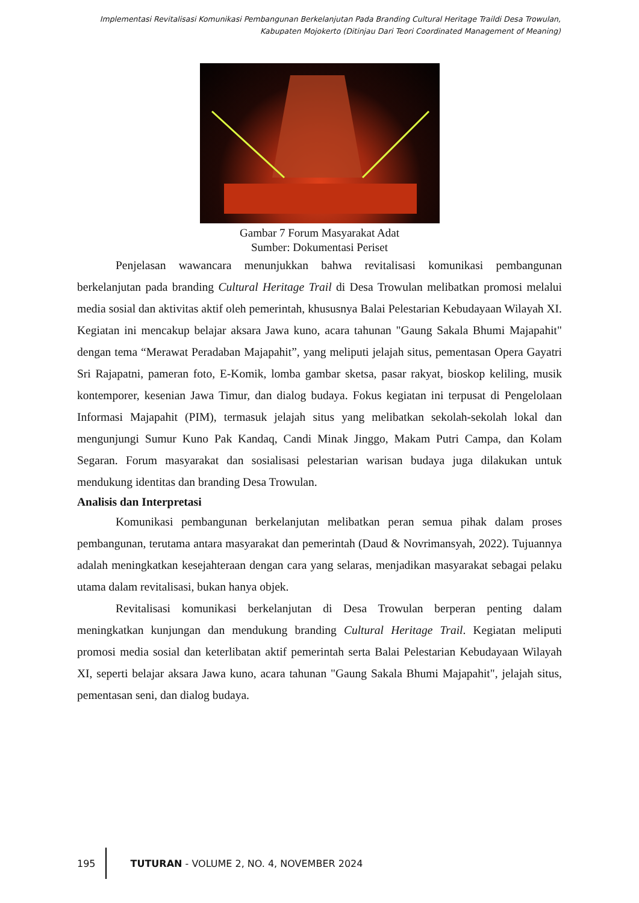Implementasi Revitalisasi Komunikasi Pembangunan Berkelanjutan Pada Branding Cultural Heritage Traildi Desa Trowulan,
Kabupaten Mojokerto (Ditinjau Dari Teori Coordinated Management of Meaning)
Gambar 7 Forum Masyarakat Adat
Sumber: Dokumentasi Periset
Penjelasan wawancara menunjukkan bahwa revitalisasi komunikasi pembangunan berkelanjutan pada branding Cultural Heritage Trail di Desa Trowulan melibatkan promosi melalui media sosial dan aktivitas aktif oleh pemerintah, khususnya Balai Pelestarian Kebudayaan Wilayah XI. Kegiatan ini mencakup belajar aksara Jawa kuno, acara tahunan "Gaung Sakala Bhumi Majapahit" dengan tema “Merawat Peradaban Majapahit”, yang meliputi jelajah situs, pementasan Opera Gayatri Sri Rajapatni, pameran foto, E-Komik, lomba gambar sketsa, pasar rakyat, bioskop keliling, musik kontemporer, kesenian Jawa Timur, dan dialog budaya. Fokus kegiatan ini terpusat di Pengelolaan Informasi Majapahit (PIM), termasuk jelajah situs yang melibatkan sekolah-sekolah lokal dan mengunjungi Sumur Kuno Pak Kandaq, Candi Minak Jinggo, Makam Putri Campa, dan Kolam Segaran. Forum masyarakat dan sosialisasi pelestarian warisan budaya juga dilakukan untuk mendukung identitas dan branding Desa Trowulan.
Analisis dan Interpretasi
Komunikasi pembangunan berkelanjutan melibatkan peran semua pihak dalam proses pembangunan, terutama antara masyarakat dan pemerintah (Daud & Novrimansyah, 2022). Tujuannya adalah meningkatkan kesejahteraan dengan cara yang selaras, menjadikan masyarakat sebagai pelaku utama dalam revitalisasi, bukan hanya objek.
Revitalisasi komunikasi berkelanjutan di Desa Trowulan berperan penting dalam meningkatkan kunjungan dan mendukung branding Cultural Heritage Trail. Kegiatan meliputi promosi media sosial dan keterlibatan aktif pemerintah serta Balai Pelestarian Kebudayaan Wilayah XI, seperti belajar aksara Jawa kuno, acara tahunan "Gaung Sakala Bhumi Majapahit", jelajah situs, pementasan seni, dan dialog budaya.
195 TUTURAN - VOLUME 2, NO. 4, NOVEMBER 2024